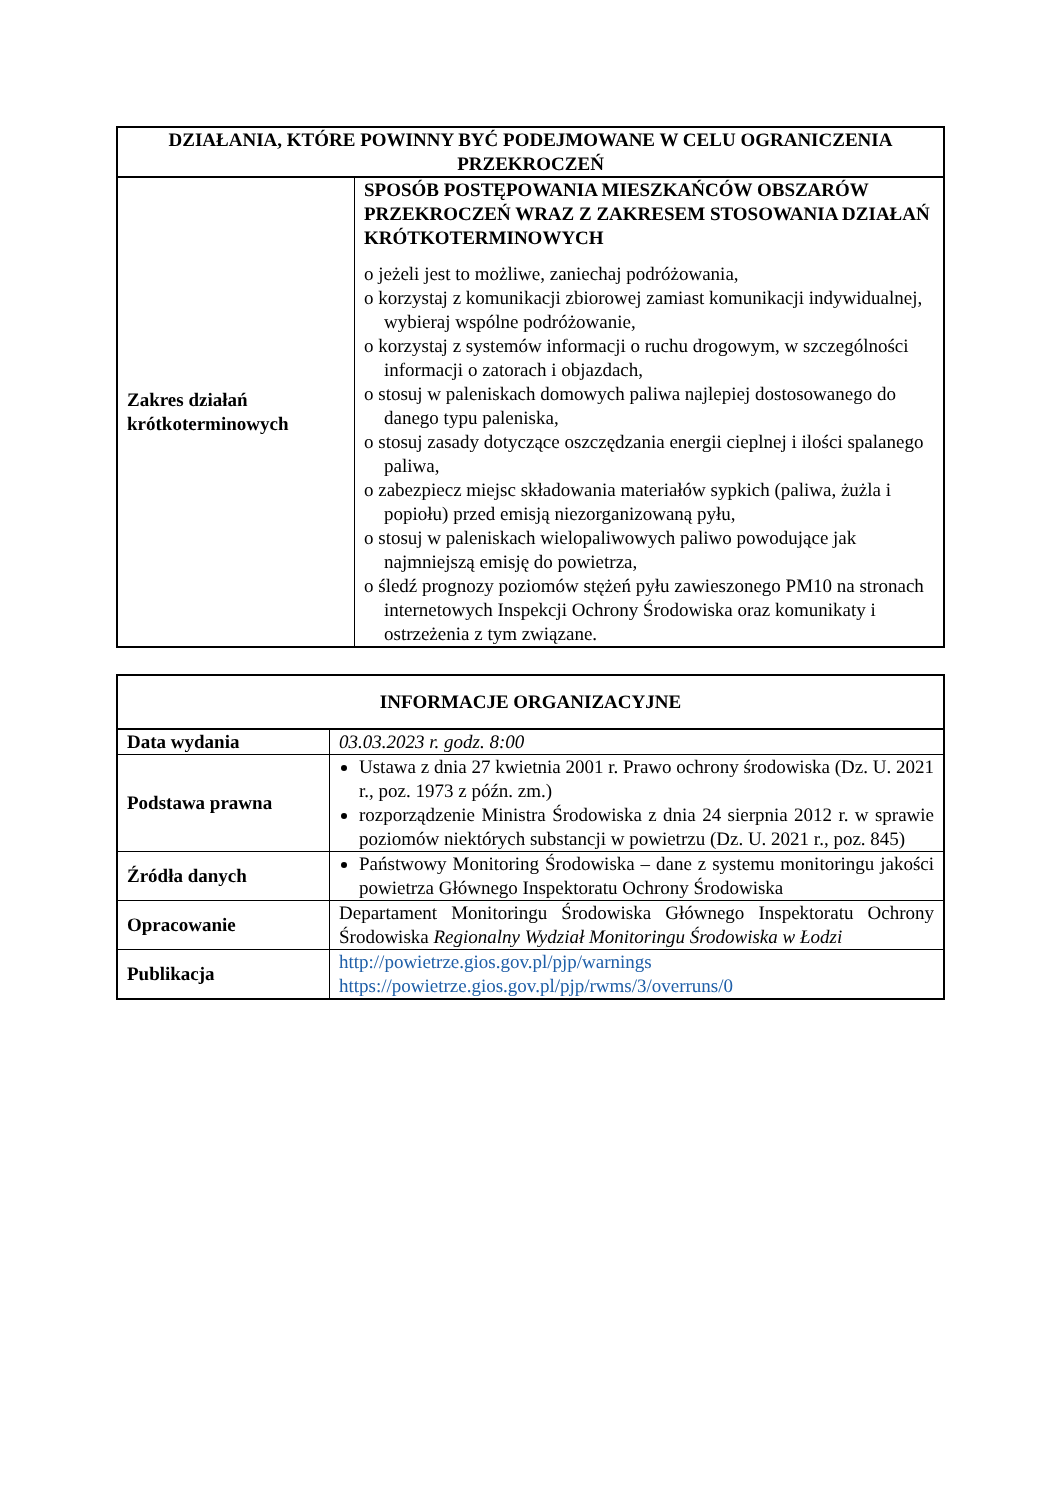| DZIAŁANIA, KTÓRE POWINNY BYĆ PODEJMOWANE W CELU OGRANICZENIA PRZEKROCZEŃ | |
| --- | --- |
| Zakres działań krótkoterminowych | SPOSÓB POSTĘPOWANIA MIESZKAŃCÓW OBSZARÓW PRZEKROCZEŃ WRAZ Z ZAKRESEM STOSOWANIA DZIAŁAŃ KRÓTKOTERMINOWYCH o jeżeli jest to możliwe, zaniechaj podróżowania, o korzystaj z komunikacji zbiorowej zamiast komunikacji indywidualnej, wybieraj wspólne podróżowanie, o korzystaj z systemów informacji o ruchu drogowym, w szczególności informacji o zatorach i objazdach, o stosuj w paleniskach domowych paliwa najlepiej dostosowanego do danego typu paleniska, o stosuj zasady dotyczące oszczędzania energii cieplnej i ilości spalanego paliwa, o zabezpiecz miejsc składowania materiałów sypkich (paliwa, żużla i popiołu) przed emisją niezorganizowaną pyłu, o stosuj w paleniskach wielopaliwowych paliwo powodujące jak najmniejszą emisję do powietrza, o śledź prognozy poziomów stężeń pyłu zawieszonego PM10 na stronach internetowych Inspekcji Ochrony Środowiska oraz komunikaty i ostrzeżenia z tym związane. |
| INFORMACJE ORGANIZACYJNE | |
| --- | --- |
| Data wydania | 03.03.2023 r. godz. 8:00 |
| Podstawa prawna | Ustawa z dnia 27 kwietnia 2001 r. Prawo ochrony środowiska (Dz. U. 2021 r., poz. 1973 z późn. zm.) rozporządzenie Ministra Środowiska z dnia 24 sierpnia 2012 r. w sprawie poziomów niektórych substancji w powietrzu (Dz. U. 2021 r., poz. 845) |
| Źródła danych | Państwowy Monitoring Środowiska – dane z systemu monitoringu jakości powietrza Głównego Inspektoratu Ochrony Środowiska |
| Opracowanie | Departament Monitoringu Środowiska Głównego Inspektoratu Ochrony Środowiska Regionalny Wydział Monitoringu Środowiska w Łodzi |
| Publikacja | http://powietrze.gios.gov.pl/pjp/warnings https://powietrze.gios.gov.pl/pjp/rwms/3/overruns/0 |